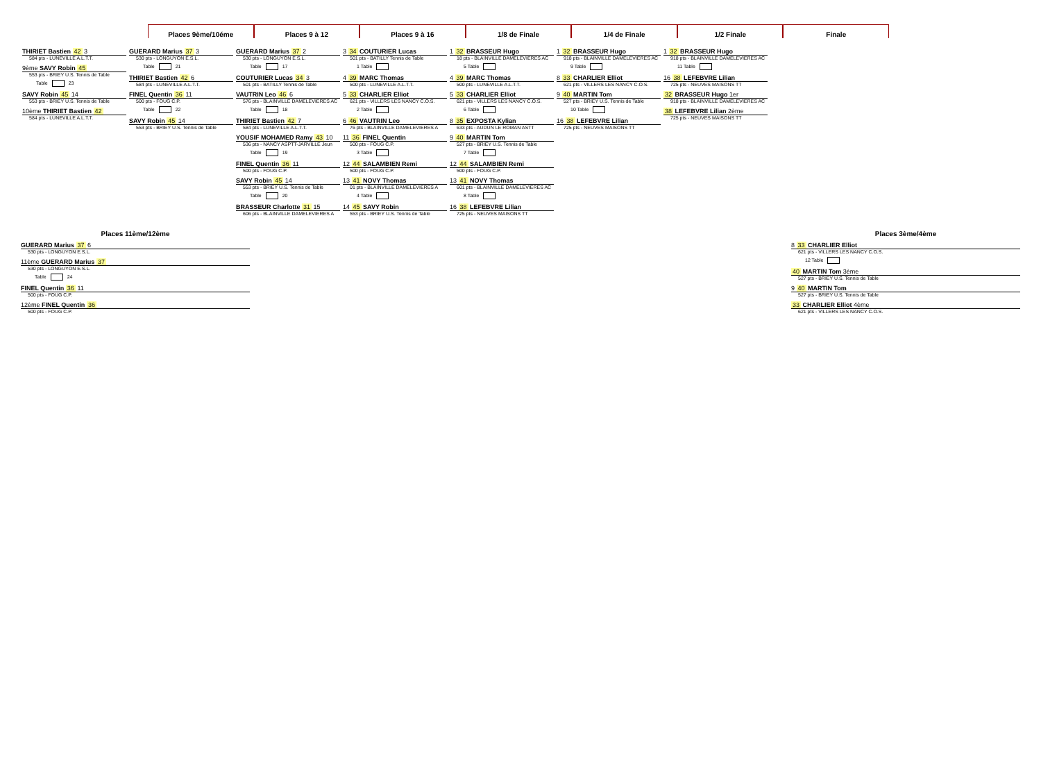Places 9ème/10éme Places 9 à 12 Places 9 à 16 1/8 de Finale 1/4 de Finale 1/2 Finale Finale
THIRIET Bastien 42 3
584 pts - LUNEVILLE A.L.T.T.
9ème SAVY Robin 45
553 pts - BRIEY U.S. Tennis de Table
Table 23
SAVY Robin 45 14
553 pts - BRIEY U.S. Tennis de Table
10ème THIRIET Bastien 42
584 pts - LUNEVILLE A.L.T.T.
GUERARD Marius 37 3
530 pts - LONGUYON E.S.L.
Table 21
THIRIET Bastien 42 6
584 pts - LUNEVILLE A.L.T.T.
FINEL Quentin 36 11
500 pts - FOUG C.P.
Table 22
SAVY Robin 45 14
553 pts - BRIEY U.S. Tennis de Table
GUERARD Marius 37 2
530 pts - LONGUYON E.S.L.
Table 17
COUTURIER Lucas 34 3
501 pts - BATILLY Tennis de Table
VAUTRIN Leo 46 6
576 pts - BLAINVILLE DAMELEVIERES AC
Table 18
THIRIET Bastien 42 7
584 pts - LUNEVILLE A.L.T.T.
YOUSIF MOHAMED Ramy 43 10
536 pts - NANCY ASPTT-JARVILLE Jeun
Table 19
FINEL Quentin 36 11
500 pts - FOUG C.P.
SAVY Robin 45 14
553 pts - BRIEY U.S. Tennis de Table
Table 20
BRASSEUR Charlotte 31 15
606 pts - BLAINVILLE DAMELEVIERES A
3 34 COUTURIER Lucas
501 pts - BATILLY Tennis de Table
1 Table
4 39 MARC Thomas
500 pts - LUNEVILLE A.L.T.T.
5 33 CHARLIER Elliot
621 pts - VILLERS LES NANCY C.O.S.
2 Table
6 46 VAUTRIN Leo
76 pts - BLAINVILLE DAMELEVIERES A
11 36 FINEL Quentin
500 pts - FOUG C.P.
3 Table
12 44 SALAMBIEN Remi
500 pts - FOUG C.P.
13 41 NOVY Thomas
01 pts - BLAINVILLE DAMELEVIERES A
4 Table
14 45 SAVY Robin
553 pts - BRIEY U.S. Tennis de Table
1 32 BRASSEUR Hugo
18 pts - BLAINVILLE DAMELEVIERES AC
5 Table
4 39 MARC Thomas
500 pts - LUNEVILLE A.L.T.T.
5 33 CHARLIER Elliot
621 pts - VILLERS LES NANCY C.O.S.
6 Table
8 35 EXPOSTA Kylian
633 pts - AUDUN LE ROMAN ASTT
9 40 MARTIN Tom
527 pts - BRIEY U.S. Tennis de Table
7 Table
12 44 SALAMBIEN Remi
500 pts - FOUG C.P.
13 41 NOVY Thomas
601 pts - BLAINVILLE DAMELEVIERES AC
8 Table
16 38 LEFEBVRE Lilian
725 pts - NEUVES MAISONS TT
1 32 BRASSEUR Hugo
918 pts - BLAINVILLE DAMELEVIERES AC
9 Table
8 33 CHARLIER Elliot
621 pts - VILLERS LES NANCY C.O.S.
9 40 MARTIN Tom
527 pts - BRIEY U.S. Tennis de Table
10 Table
16 38 LEFEBVRE Lilian
725 pts - NEUVES MAISONS TT
1 32 BRASSEUR Hugo
918 pts - BLAINVILLE DAMELEVIERES AC
11 Table
16 38 LEFEBVRE Lilian
725 pts - NEUVES MAISONS TT
32 BRASSEUR Hugo 1er
918 pts - BLAINVILLE DAMELEVIERES AC
38 LEFEBVRE Lilian 2ème
725 pts - NEUVES MAISONS TT
Places 11ème/12ème
GUERARD Marius 37 6
530 pts - LONGUYON E.S.L.
11ème GUERARD Marius 37
530 pts - LONGUYON E.S.L.
Table 24
FINEL Quentin 36 11
500 pts - FOUG C.P.
12ème FINEL Quentin 36
500 pts - FOUG C.P.
Places 3ème/4ème
8 33 CHARLIER Elliot
621 pts - VILLERS LES NANCY C.O.S.
12 Table
40 MARTIN Tom 3ème
527 pts - BRIEY U.S. Tennis de Table
9 40 MARTIN Tom
527 pts - BRIEY U.S. Tennis de Table
33 CHARLIER Elliot 4ème
621 pts - VILLERS LES NANCY C.O.S.